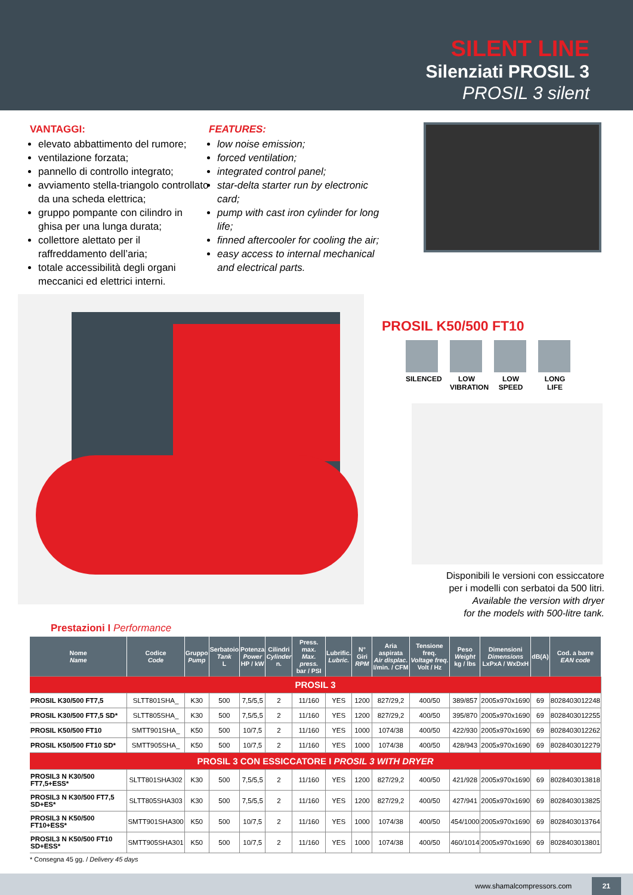SILENT LINE
Silenziati PROSIL 3
PROSIL 3 silent
VANTAGGI:
elevato abbattimento del rumore;
ventilazione forzata;
pannello di controllo integrato;
avviamento stella-triangolo controllato da una scheda elettrica;
gruppo pompante con cilindro in ghisa per una lunga durata;
collettore alettato per il raffreddamento dell’aria;
totale accessibilità degli organi meccanici ed elettrici interni.
FEATURES:
low noise emission;
forced ventilation;
integrated control panel;
star-delta starter run by electronic card;
pump with cast iron cylinder for long life;
finned aftercooler for cooling the air;
easy access to internal mechanical and electrical parts.
PROSIL K50/500 FT10
SILENCED
LOW VIBRATION
LOW SPEED
LONG LIFE
Disponibili le versioni con essiccatore
per i modelli con serbatoi da 500 litri.
Available the version with dryer
for the models with 500-litre tank.
Prestazioni I Performance
| Nome Name | Codice Code | Gruppo Pump | Serbatoio Tank L | Potenza Power HP / kW | Cilindri Cylinder n. | Press. max. Max. press. bar / PSI | Lubrific. Lubric. | N° Giri RPM | Aria aspirata Air displac. l/min. / CFM | Tensione freq. Voltage freq. Volt / Hz | Peso Weight kg / lbs | Dimensioni Dimensions LxPxA / WxDxH | dB(A) | Cod. a barre EAN code |
| --- | --- | --- | --- | --- | --- | --- | --- | --- | --- | --- | --- | --- | --- | --- |
| PROSIL 3 | | | | | | | | | | | | | | |
| PROSIL K30/500 FT7,5 | SLTT801SHA_ | K30 | 500 | 7,5/5,5 | 2 | 11/160 | YES | 1200 | 827/29,2 | 400/50 | 389/857 | 2005x970x1690 | 69 | 8028403012248 |
| PROSIL K30/500 FT7,5 SD* | SLTT805SHA_ | K30 | 500 | 7,5/5,5 | 2 | 11/160 | YES | 1200 | 827/29,2 | 400/50 | 395/870 | 2005x970x1690 | 69 | 8028403012255 |
| PROSIL K50/500 FT10 | SMTT901SHA_ | K50 | 500 | 10/7,5 | 2 | 11/160 | YES | 1000 | 1074/38 | 400/50 | 422/930 | 2005x970x1690 | 69 | 8028403012262 |
| PROSIL K50/500 FT10 SD* | SMTT905SHA_ | K50 | 500 | 10/7,5 | 2 | 11/160 | YES | 1000 | 1074/38 | 400/50 | 428/943 | 2005x970x1690 | 69 | 8028403012279 |
| PROSIL 3 CON ESSICCATORE I PROSIL 3 WITH DRYER | | | | | | | | | | | | | | |
| PROSIL3 N K30/500 FT7,5+ESS* | SLTT801SHA302 | K30 | 500 | 7,5/5,5 | 2 | 11/160 | YES | 1200 | 827/29,2 | 400/50 | 421/928 | 2005x970x1690 | 69 | 8028403013818 |
| PROSIL3 N K30/500 FT7,5 SD+ES* | SLTT805SHA303 | K30 | 500 | 7,5/5,5 | 2 | 11/160 | YES | 1200 | 827/29,2 | 400/50 | 427/941 | 2005x970x1690 | 69 | 8028403013825 |
| PROSIL3 N K50/500 FT10+ESS* | SMTT901SHA300 | K50 | 500 | 10/7,5 | 2 | 11/160 | YES | 1000 | 1074/38 | 400/50 | 454/1000 | 2005x970x1690 | 69 | 8028403013764 |
| PROSIL3 N K50/500 FT10 SD+ESS* | SMTT905SHA301 | K50 | 500 | 10/7,5 | 2 | 11/160 | YES | 1000 | 1074/38 | 400/50 | 460/1014 | 2005x970x1690 | 69 | 8028403013801 |
* Consegna 45 gg. / Delivery 45 days
www.shamalcompressors.com 21